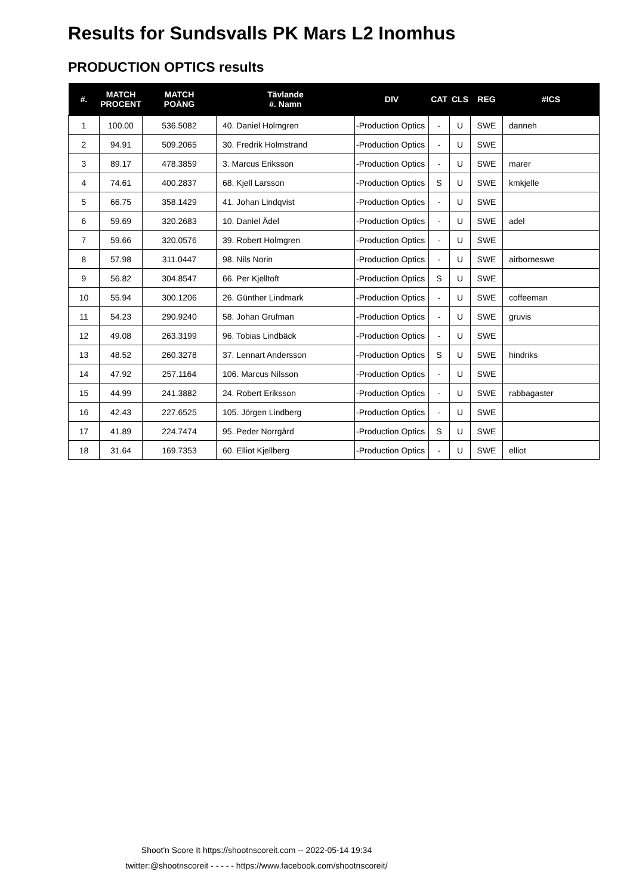Results for Sundsvalls PK Mars L2 Inomhus
PRODUCTION OPTICS results
| #. | MATCH PROCENT | MATCH POÄNG | Tävlande #. Namn | DIV | CAT | CLS | REG | #ICS |
| --- | --- | --- | --- | --- | --- | --- | --- | --- |
| 1 | 100.00 | 536.5082 | 40. Daniel Holmgren | -Production Optics | - | U | SWE | danneh |
| 2 | 94.91 | 509.2065 | 30. Fredrik Holmstrand | -Production Optics | - | U | SWE | |
| 3 | 89.17 | 478.3859 | 3. Marcus Eriksson | -Production Optics | - | U | SWE | marer |
| 4 | 74.61 | 400.2837 | 68. Kjell Larsson | -Production Optics | S | U | SWE | kmkjelle |
| 5 | 66.75 | 358.1429 | 41. Johan Lindqvist | -Production Optics | - | U | SWE | |
| 6 | 59.69 | 320.2683 | 10. Daniel Ädel | -Production Optics | - | U | SWE | adel |
| 7 | 59.66 | 320.0576 | 39. Robert Holmgren | -Production Optics | - | U | SWE | |
| 8 | 57.98 | 311.0447 | 98. Nils Norin | -Production Optics | - | U | SWE | airborneswe |
| 9 | 56.82 | 304.8547 | 66. Per Kjelltoft | -Production Optics | S | U | SWE | |
| 10 | 55.94 | 300.1206 | 26. Günther Lindmark | -Production Optics | - | U | SWE | coffeeman |
| 11 | 54.23 | 290.9240 | 58. Johan Grufman | -Production Optics | - | U | SWE | gruvis |
| 12 | 49.08 | 263.3199 | 96. Tobias Lindbäck | -Production Optics | - | U | SWE | |
| 13 | 48.52 | 260.3278 | 37. Lennart Andersson | -Production Optics | S | U | SWE | hindriks |
| 14 | 47.92 | 257.1164 | 106. Marcus Nilsson | -Production Optics | - | U | SWE | |
| 15 | 44.99 | 241.3882 | 24. Robert Eriksson | -Production Optics | - | U | SWE | rabbagaster |
| 16 | 42.43 | 227.6525 | 105. Jörgen Lindberg | -Production Optics | - | U | SWE | |
| 17 | 41.89 | 224.7474 | 95. Peder Norrgård | -Production Optics | S | U | SWE | |
| 18 | 31.64 | 169.7353 | 60. Elliot Kjellberg | -Production Optics | - | U | SWE | elliot |
Shoot'n Score It https://shootnscoreit.com -- 2022-05-14 19:34
twitter:@shootnscoreit - - - - - https://www.facebook.com/shootnscoreit/